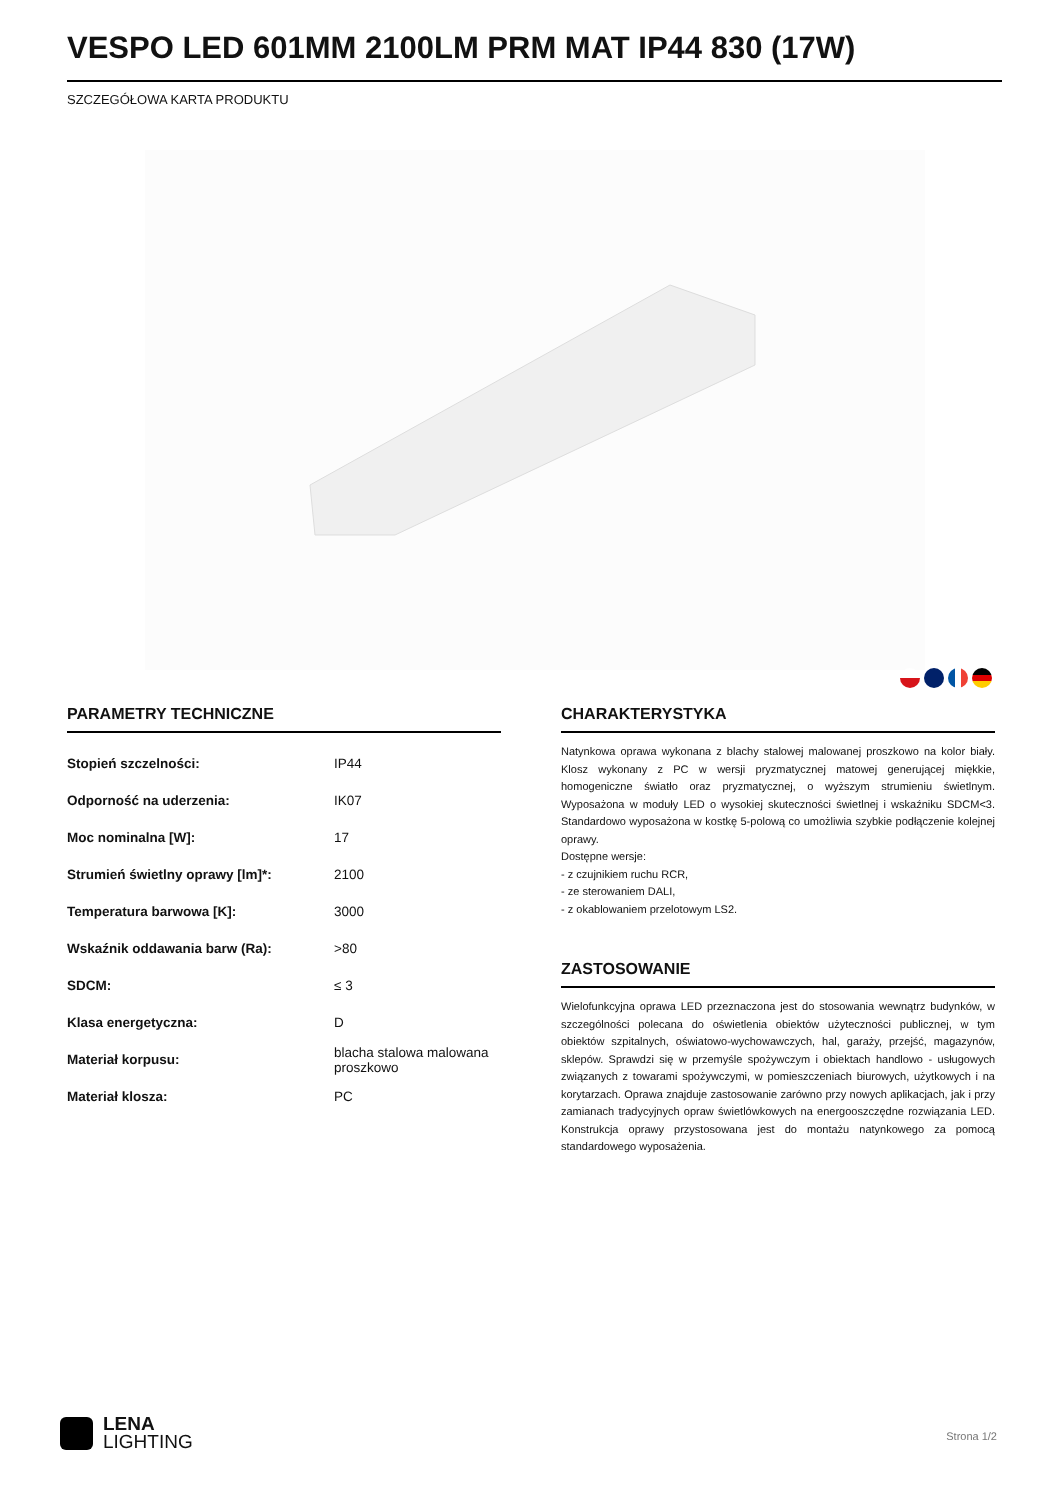VESPO LED 601MM 2100LM PRM MAT IP44 830 (17W)
SZCZEGÓŁOWA KARTA PRODUKTU
PARAMETRY TECHNICZNE
| Stopień szczelności: | IP44 |
| Odporność na uderzenia: | IK07 |
| Moc nominalna [W]: | 17 |
| Strumień świetlny oprawy [lm]*: | 2100 |
| Temperatura barwowa [K]: | 3000 |
| Wskaźnik oddawania barw (Ra): | >80 |
| SDCM: | ≤ 3 |
| Klasa energetyczna: | D |
| Materiał korpusu: | blacha stalowa malowana proszkowo |
| Materiał klosza: | PC |
CHARAKTERYSTYKA
Natynkowa oprawa wykonana z blachy stalowej malowanej proszkowo na kolor biały. Klosz wykonany z PC w wersji pryzmatycznej matowej generującej miękkie, homogeniczne światło oraz pryzmatycznej, o wyższym strumieniu świetlnym. Wyposażona w moduły LED o wysokiej skuteczności świetlnej i wskaźniku SDCM<3. Standardowo wyposażona w kostkę 5-polową co umożliwia szybkie podłączenie kolejnej oprawy.
Dostępne wersje:
- z czujnikiem ruchu RCR,
- ze sterowaniem DALI,
- z okablowaniem przelotowym LS2.
ZASTOSOWANIE
Wielofunkcyjna oprawa LED przeznaczona jest do stosowania wewnątrz budynków, w szczególności polecana do oświetlenia obiektów użyteczności publicznej, w tym obiektów szpitalnych, oświatowo-wychowawczych, hal, garaży, przejść, magazynów, sklepów. Sprawdzi się w przemyśle spożywczym i obiektach handlowo - usługowych związanych z towarami spożywczymi, w pomieszczeniach biurowych, użytkowych i na korytarzach. Oprawa znajduje zastosowanie zarówno przy nowych aplikacjach, jak i przy zamianach tradycyjnych opraw świetlówkowych na energooszczędne rozwiązania LED. Konstrukcja oprawy przystosowana jest do montażu natynkowego za pomocą standardowego wyposażenia.
LENA
LIGHTING
Strona 1/2